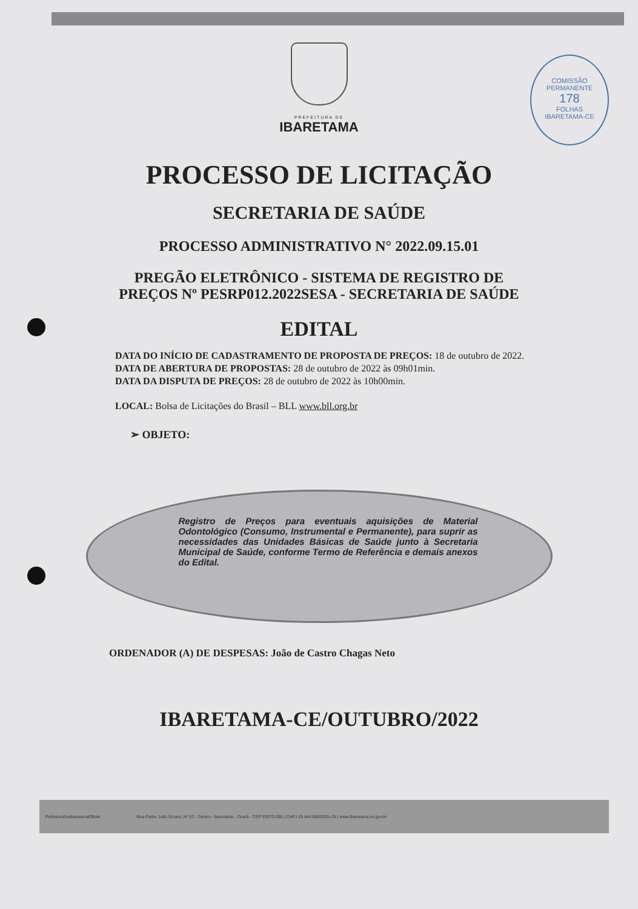COMISSÃO PERMANENTE
178
FOLHAS
IBARETAMA-CE
PREFEITURA DE
IBARETAMA
PROCESSO DE LICITAÇÃO
SECRETARIA DE SAÚDE
PROCESSO ADMINISTRATIVO N° 2022.09.15.01
PREGÃO ELETRÔNICO - SISTEMA DE REGISTRO DE
PREÇOS Nº PESRP012.2022SESA - SECRETARIA DE SAÚDE
EDITAL
DATA DO INÍCIO DE CADASTRAMENTO DE PROPOSTA DE PREÇOS: 18 de outubro de 2022.
DATA DE ABERTURA DE PROPOSTAS: 28 de outubro de 2022 às 09h01min.
DATA DA DISPUTA DE PREÇOS: 28 de outubro de 2022 às 10h00min.
LOCAL: Bolsa de Licitações do Brasil – BLL www.bll.org.br
➢ OBJETO:
Registro de Preços para eventuais aquisições de Material Odontológico (Consumo, Instrumental e Permanente), para suprir as necessidades das Unidades Básicas de Saúde junto à Secretaria Municipal de Saúde, conforme Termo de Referência e demais anexos do Edital.
ORDENADOR (A) DE DESPESAS: João de Castro Chagas Neto
IBARETAMA-CE/OUTUBRO/2022
PrefeituraDeIbaretamaOficial Rua Padre João Scosel, Nº 53 - Centro - Ibaretama - Ceará - CEP 63970-000 | CNPJ 23.444.680/0001-28 | www.ibaretama.ce.gov.br